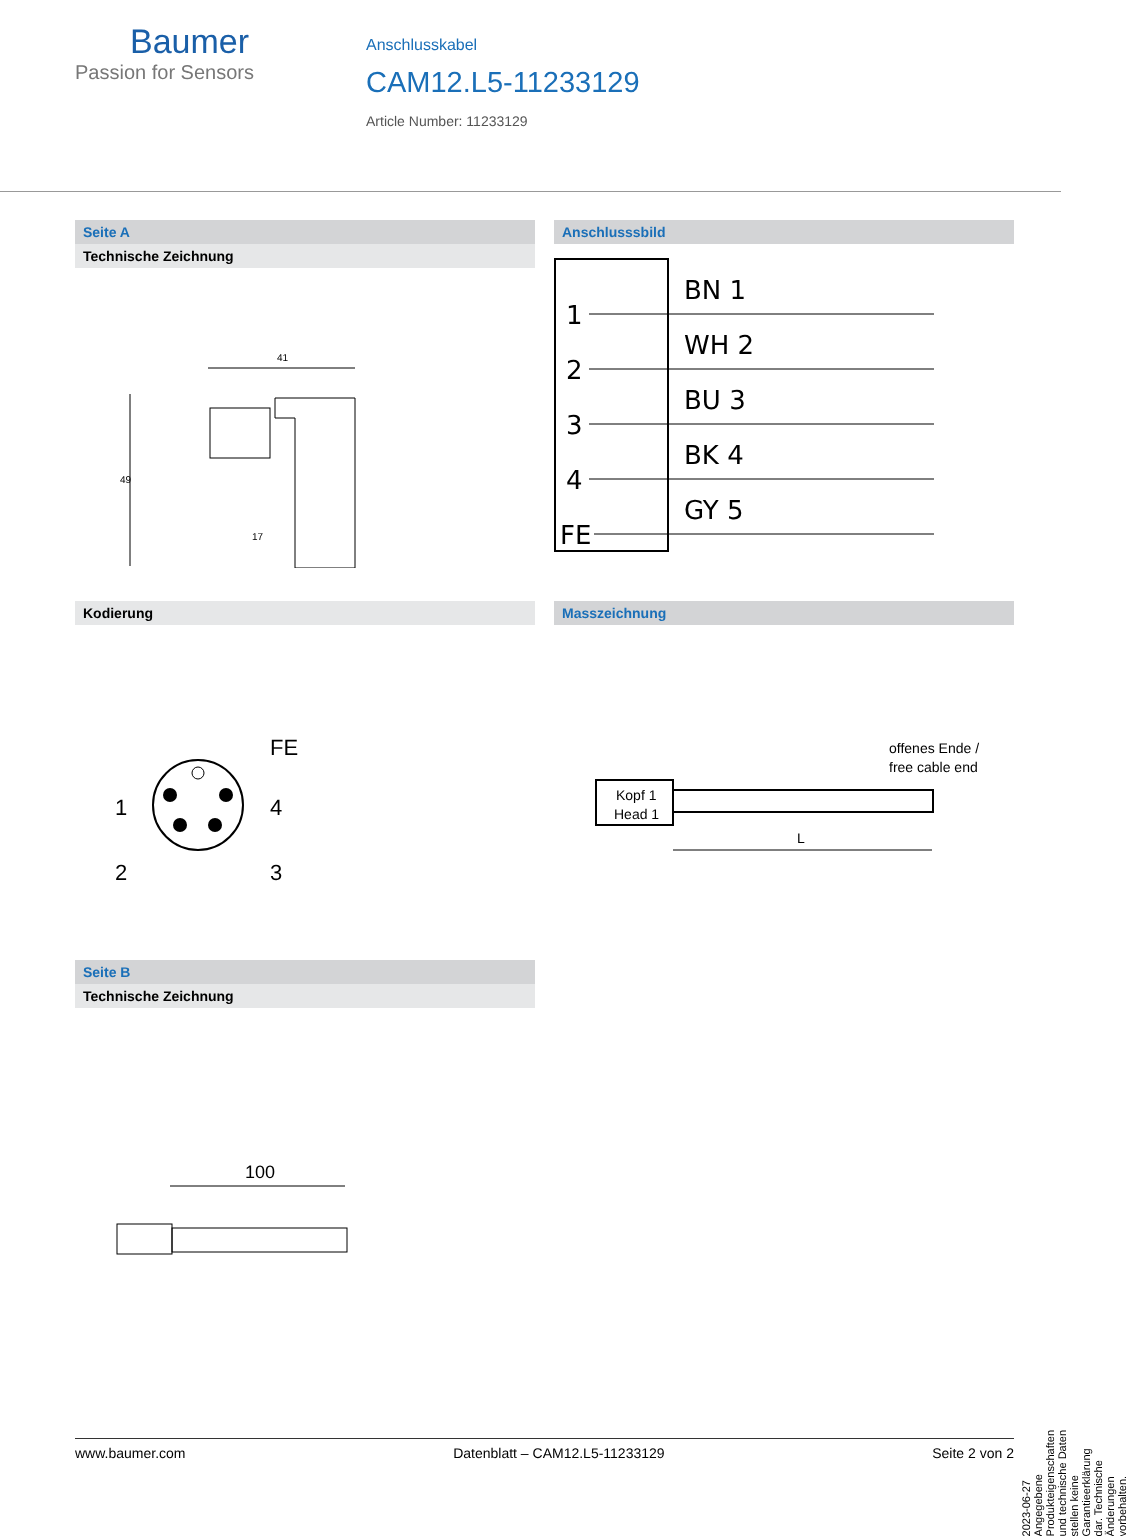Baumer
Passion for Sensors
Anschlusskabel
CAM12.L5-11233129
Article Number: 11233129
Seite A
Technische Zeichnung
41
49
17
Anschlusssbild
1
BN 1
2
WH 2
3
BU 3
4
BK 4
FE
GY 5
Kodierung
FE
1
4
2
3
Masszeichnung
offenes Ende /
free cable end
Kopf 1
Head 1
L
Seite B
Technische Zeichnung
100
2023-06-27 Angegebene Produkteigenschaften und technische Daten stellen keine Garantieerklärung dar. Technische Änderungen vorbehalten.
www.baumer.com Datenblatt – CAM12.L5-11233129 Seite 2 von 2